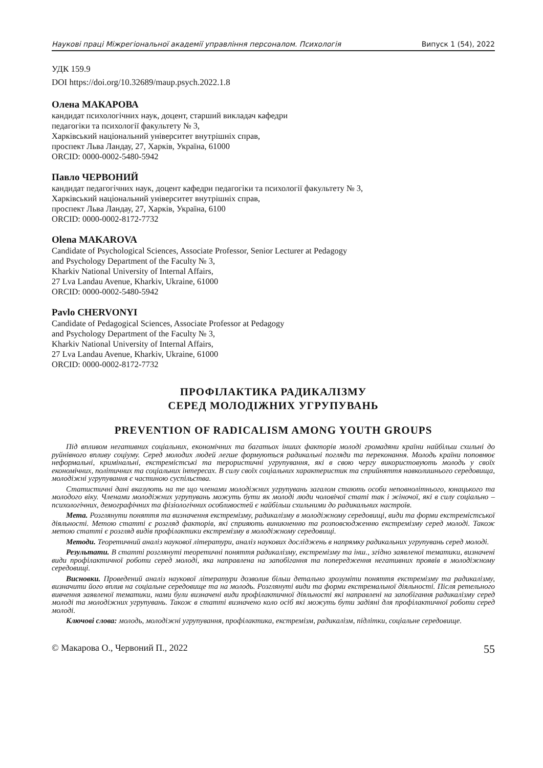Наукові праці Міжрегіональної академії управління персоналом. Психологія Випуск 1 (54), 2022
УДК 159.9
DOI https://doi.org/10.32689/maup.psych.2022.1.8
Олена МАКАРОВА
кандидат психологічних наук, доцент, старший викладач кафедри
педагогіки та психології факультету № 3,
Харківський національний університет внутрішніх справ,
проспект Льва Ландау, 27, Харків, Україна, 61000
ORCID: 0000-0002-5480-5942
Павло ЧЕРВОНИЙ
кандидат педагогічних наук, доцент кафедри педагогіки та психології факультету № 3,
Харківський національний університет внутрішніх справ,
проспект Льва Ландау, 27, Харків, Україна, 6100
ORCID: 0000-0002-8172-7732
Olena MAKAROVA
Candidate of Psychological Sciences, Associate Professor, Senior Lecturer at Pedagogy
and Psychology Department of the Faculty № 3,
Kharkiv National University of Internal Affairs,
27 Lva Landau Avenue, Kharkiv, Ukraine, 61000
ORCID: 0000-0002-5480-5942
Pavlo CHERVONYI
Candidate of Pedagogical Sciences, Associate Professor at Pedagogy
and Psychology Department of the Faculty № 3,
Kharkiv National University of Internal Affairs,
27 Lva Landau Avenue, Kharkiv, Ukraine, 61000
ORCID: 0000-0002-8172-7732
ПРОФІЛАКТИКА РАДИКАЛІЗМУ
СЕРЕД МОЛОДІЖНИХ УГРУПУВАНЬ
PREVENTION OF RADICALISM AMONG YOUTH GROUPS
Під впливом негативних соціальних, економічних та багатьох інших факторів молоді громадяни країни найбільш схильні до руйнівного впливу соціуму. Серед молодих людей легше формуються радикальні погляди та переконання. Молодь країни поповнює неформальні, кримінальні, екстремістські та терористичні угрупування, які в свою чергу використовують молодь у своїх економічних, політичних та соціальних інтересах. В силу своїх соціальних характеристик та сприйняття навколишнього середовища, молодіжні угрупування є частиною суспільства.
Статистичні дані вказують на те що членами молодіжних угрупувань загалом стають особи неповнолітнього, юнацького та молодого віку. Членами молодіжних угрупувань можуть бути як молоді люди чоловічої статі так і жіночої, які в силу соціально – психологічних, демографічних та фізіологічних особливостей є найбільш схильними до радикальних настроїв.
Мета. Розглянути поняття та визначення екстремізму, радикалізму в молодіжному середовищі, види та форми екстремістської діяльності. Метою статті є розгляд факторів, які сприяють виникненню та розповсюдженню екстремізму серед молоді. Також метою статті є розгляд видів профілактики екстремізму в молодіжному середовищі.
Методи. Теоретичний аналіз наукової літератури, аналіз наукових досліджень в напрямку радикальних угрупувань серед молоді.
Результати. В статті розглянуті теоретичні поняття радикалізму, екстремізму та інш., згідно заявленої тематики, визначені види профілактичної роботи серед молоді, яка направлена на запобігання та попередження негативних проявів в молодіжному середовищі.
Висновки. Проведений аналіз наукової літератури дозволив більш детально зрозуміти поняття екстремізму та радикалізму, визначити його вплив на соціальне середовище та на молодь. Розглянуті види та форми екстремальної діяльності. Після ретельного вивчення заявленої тематики, нами були визначені види профілактичної діяльності які направлені на запобігання радикалізму серед молоді та молодіжних угрупувань. Також в статті визначено коло осіб які можуть бути задіяні для профілактичної роботи серед молоді.
Ключові слова: молодь, молодіжні угрупування, профілактика, екстремізм, радикалізм, підлітки, соціальне середовище.
© Макарова О., Червоний П., 2022 55